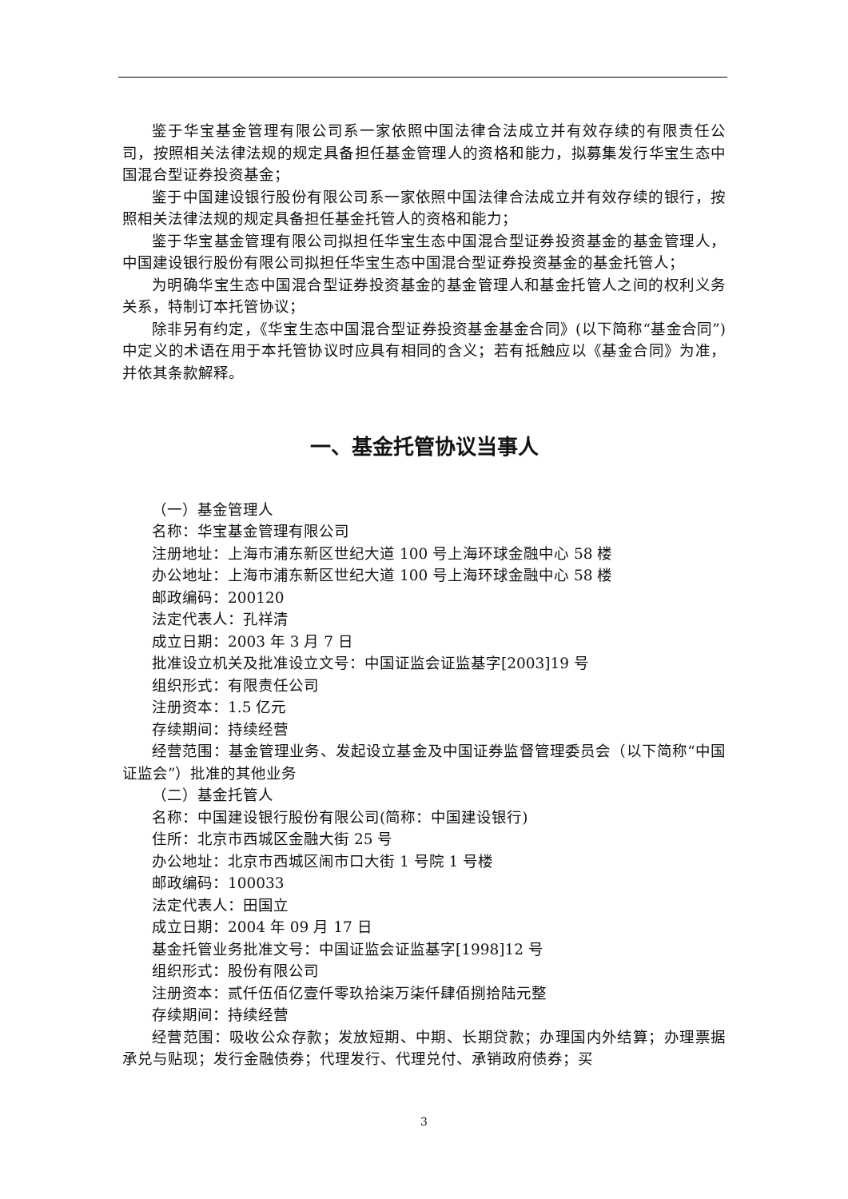鉴于华宝基金管理有限公司系一家依照中国法律合法成立并有效存续的有限责任公司，按照相关法律法规的规定具备担任基金管理人的资格和能力，拟募集发行华宝生态中国混合型证券投资基金；
鉴于中国建设银行股份有限公司系一家依照中国法律合法成立并有效存续的银行，按照相关法律法规的规定具备担任基金托管人的资格和能力；
鉴于华宝基金管理有限公司拟担任华宝生态中国混合型证券投资基金的基金管理人，中国建设银行股份有限公司拟担任华宝生态中国混合型证券投资基金的基金托管人；
为明确华宝生态中国混合型证券投资基金的基金管理人和基金托管人之间的权利义务关系，特制订本托管协议；
除非另有约定，《华宝生态中国混合型证券投资基金基金合同》(以下简称“基金合同”)中定义的术语在用于本托管协议时应具有相同的含义；若有抵触应以《基金合同》为准，并依其条款解释。
一、基金托管协议当事人
（一）基金管理人
名称：华宝基金管理有限公司
注册地址：上海市浦东新区世纪大道 100 号上海环球金融中心 58 楼
办公地址：上海市浦东新区世纪大道 100 号上海环球金融中心 58 楼
邮政编码：200120
法定代表人：孔祥清
成立日期：2003 年 3 月 7 日
批准设立机关及批准设立文号：中国证监会证监基字[2003]19 号
组织形式：有限责任公司
注册资本：1.5 亿元
存续期间：持续经营
经营范围：基金管理业务、发起设立基金及中国证券监督管理委员会（以下简称“中国证监会”）批准的其他业务
（二）基金托管人
名称：中国建设银行股份有限公司(简称：中国建设银行)
住所：北京市西城区金融大街 25 号
办公地址：北京市西城区闹市口大街 1 号院 1 号楼
邮政编码：100033
法定代表人：田国立
成立日期：2004 年 09 月 17 日
基金托管业务批准文号：中国证监会证监基字[1998]12 号
组织形式：股份有限公司
注册资本：贰仟伍佰亿壹仟零玖拾柒万柒仟肆佰捌拾陆元整
存续期间：持续经营
经营范围：吸收公众存款；发放短期、中期、长期贷款；办理国内外结算；办理票据承兑与贴现；发行金融债券；代理发行、代理兑付、承销政府债券；买
3